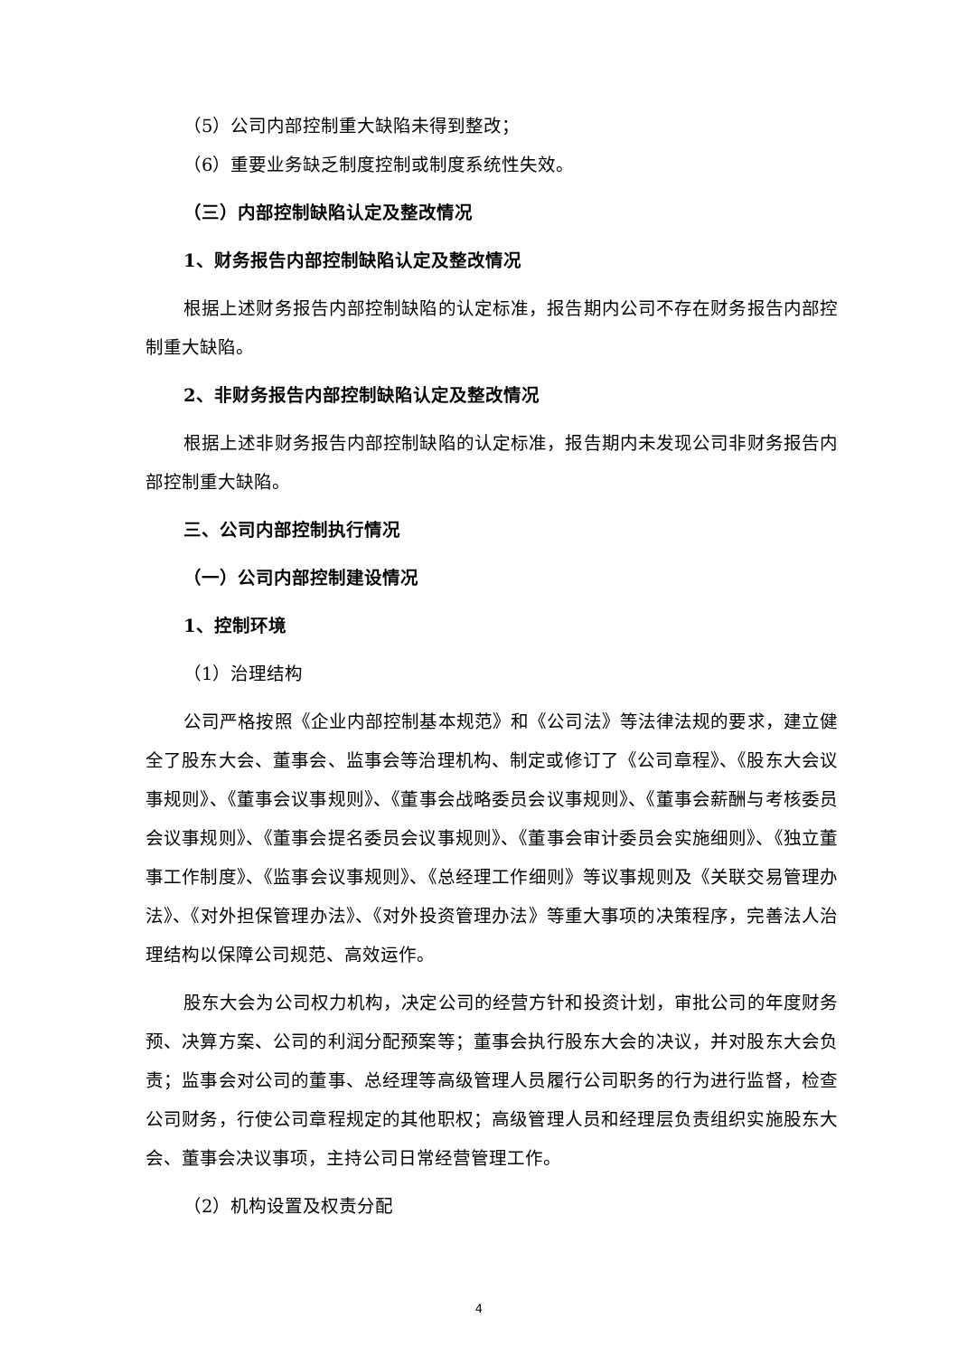（5）公司内部控制重大缺陷未得到整改；
（6）重要业务缺乏制度控制或制度系统性失效。
（三）内部控制缺陷认定及整改情况
1、财务报告内部控制缺陷认定及整改情况
根据上述财务报告内部控制缺陷的认定标准，报告期内公司不存在财务报告内部控制重大缺陷。
2、非财务报告内部控制缺陷认定及整改情况
根据上述非财务报告内部控制缺陷的认定标准，报告期内未发现公司非财务报告内部控制重大缺陷。
三、公司内部控制执行情况
（一）公司内部控制建设情况
1、控制环境
（1）治理结构
公司严格按照《企业内部控制基本规范》和《公司法》等法律法规的要求，建立健全了股东大会、董事会、监事会等治理机构、制定或修订了《公司章程》、《股东大会议事规则》、《董事会议事规则》、《董事会战略委员会议事规则》、《董事会薪酬与考核委员会议事规则》、《董事会提名委员会议事规则》、《董事会审计委员会实施细则》、《独立董事工作制度》、《监事会议事规则》、《总经理工作细则》等议事规则及《关联交易管理办法》、《对外担保管理办法》、《对外投资管理办法》等重大事项的决策程序，完善法人治理结构以保障公司规范、高效运作。
股东大会为公司权力机构，决定公司的经营方针和投资计划，审批公司的年度财务预、决算方案、公司的利润分配预案等；董事会执行股东大会的决议，并对股东大会负责；监事会对公司的董事、总经理等高级管理人员履行公司职务的行为进行监督，检查公司财务，行使公司章程规定的其他职权；高级管理人员和经理层负责组织实施股东大会、董事会决议事项，主持公司日常经营管理工作。
（2）机构设置及权责分配
4